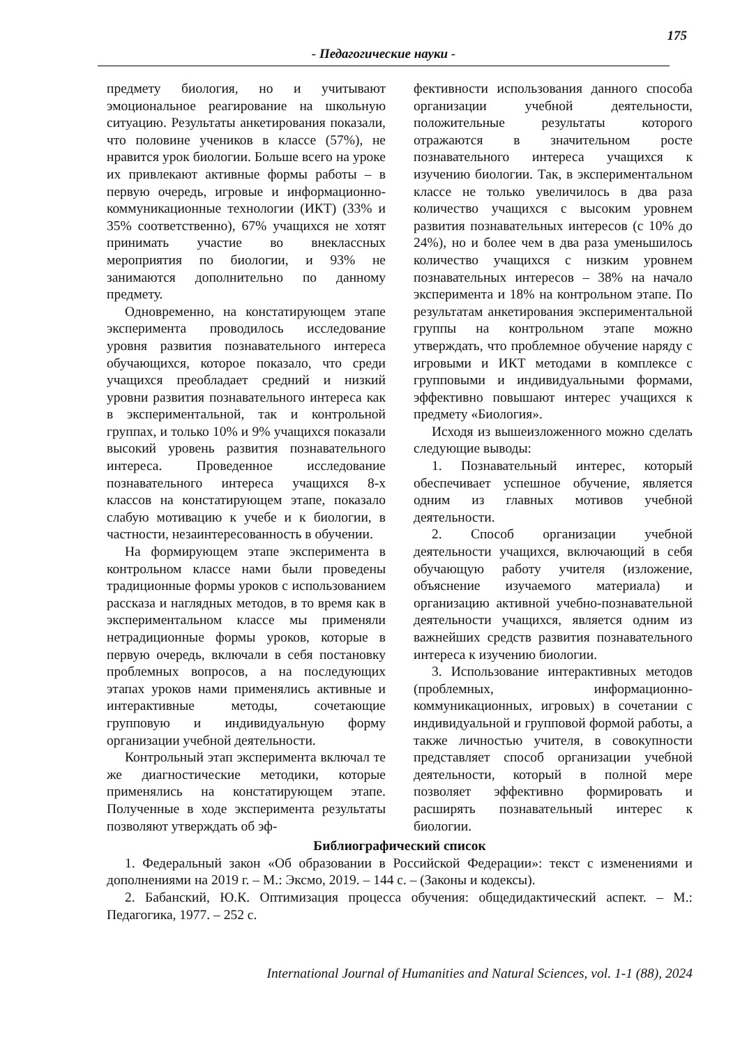175
- Педагогические науки -
предмету биология, но и учитывают эмоциональное реагирование на школьную ситуацию. Результаты анкетирования показали, что половине учеников в классе (57%), не нравится урок биологии. Больше всего на уроке их привлекают активные формы работы – в первую очередь, игровые и информационно-коммуникационные технологии (ИКТ) (33% и 35% соответственно), 67% учащихся не хотят принимать участие во внеклассных мероприятия по биологии, и 93% не занимаются дополнительно по данному предмету.
Одновременно, на констатирующем этапе эксперимента проводилось исследование уровня развития познавательного интереса обучающихся, которое показало, что среди учащихся преобладает средний и низкий уровни развития познавательного интереса как в экспериментальной, так и контрольной группах, и только 10% и 9% учащихся показали высокий уровень развития познавательного интереса. Проведенное исследование познавательного интереса учащихся 8-х классов на констатирующем этапе, показало слабую мотивацию к учебе и к биологии, в частности, незаинтересованность в обучении.
На формирующем этапе эксперимента в контрольном классе нами были проведены традиционные формы уроков с использованием рассказа и наглядных методов, в то время как в экспериментальном классе мы применяли нетрадиционные формы уроков, которые в первую очередь, включали в себя постановку проблемных вопросов, а на последующих этапах уроков нами применялись активные и интерактивные методы, сочетающие групповую и индивидуальную форму организации учебной деятельности.
Контрольный этап эксперимента включал те же диагностические методики, которые применялись на констатирующем этапе. Полученные в ходе эксперимента результаты позволяют утверждать об эф-
фективности использования данного способа организации учебной деятельности, положительные результаты которого отражаются в значительном росте познавательного интереса учащихся к изучению биологии. Так, в экспериментальном классе не только увеличилось в два раза количество учащихся с высоким уровнем развития познавательных интересов (с 10% до 24%), но и более чем в два раза уменьшилось количество учащихся с низким уровнем познавательных интересов – 38% на начало эксперимента и 18% на контрольном этапе. По результатам анкетирования экспериментальной группы на контрольном этапе можно утверждать, что проблемное обучение наряду с игровыми и ИКТ методами в комплексе с групповыми и индивидуальными формами, эффективно повышают интерес учащихся к предмету «Биология».
Исходя из вышеизложенного можно сделать следующие выводы:
1. Познавательный интерес, который обеспечивает успешное обучение, является одним из главных мотивов учебной деятельности.
2. Способ организации учебной деятельности учащихся, включающий в себя обучающую работу учителя (изложение, объяснение изучаемого материала) и организацию активной учебно-познавательной деятельности учащихся, является одним из важнейших средств развития познавательного интереса к изучению биологии.
3. Использование интерактивных методов (проблемных, информационно-коммуникационных, игровых) в сочетании с индивидуальной и групповой формой работы, а также личностью учителя, в совокупности представляет способ организации учебной деятельности, который в полной мере позволяет эффективно формировать и расширять познавательный интерес к биологии.
Библиографический список
1. Федеральный закон «Об образовании в Российской Федерации»: текст с изменениями и дополнениями на 2019 г. – М.: Эксмо, 2019. – 144 с. – (Законы и кодексы).
2. Бабанский, Ю.К. Оптимизация процесса обучения: общедидактический аспект. – М.: Педагогика, 1977. – 252 с.
International Journal of Humanities and Natural Sciences, vol. 1-1 (88), 2024